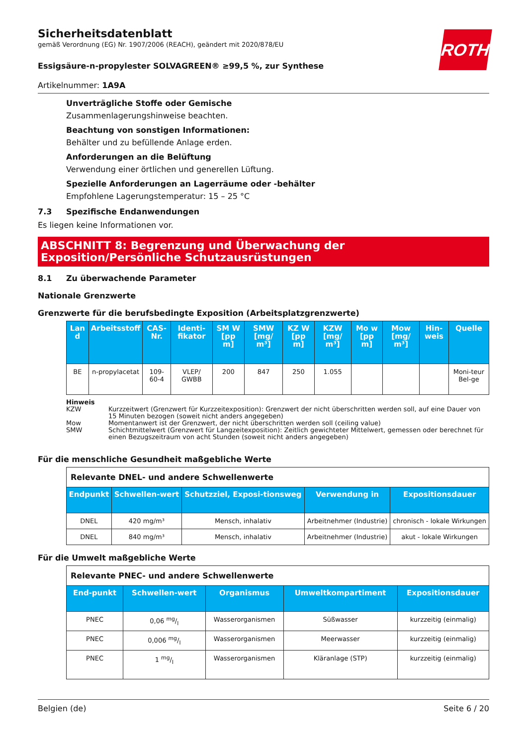ROTH
Sicherheitsdatenblatt
gemäß Verordnung (EG) Nr. 1907/2006 (REACH), geändert mit 2020/878/EU
Essigsäure-n-propylester SOLVAGREEN® ≥99,5 %, zur Synthese
Artikelnummer: 1A9A
Unverträgliche Stoffe oder Gemische
Zusammenlagerungshinweise beachten.
Beachtung von sonstigen Informationen:
Behälter und zu befüllende Anlage erden.
Anforderungen an die Belüftung
Verwendung einer örtlichen und generellen Lüftung.
Spezielle Anforderungen an Lagerräume oder -behälter
Empfohlene Lagerungstemperatur: 15 – 25 °C
7.3 Spezifische Endanwendungen
Es liegen keine Informationen vor.
ABSCHNITT 8: Begrenzung und Überwachung der Exposition/Persönliche Schutzausrüstungen
8.1 Zu überwachende Parameter
Nationale Grenzwerte
Grenzwerte für die berufsbedingte Exposition (Arbeitsplatzgrenzwerte)
| Lan d | Arbeitsstoff | CAS-Nr. | Identi-fikator | SM W [pp m] | SMW [mg/ m³] | KZ W [pp m] | KZW [mg/ m³] | Mo w [pp m] | Mow [mg/ m³] | Hin-weis | Quelle |
| --- | --- | --- | --- | --- | --- | --- | --- | --- | --- | --- | --- |
| BE | n-propylacetat | 109-60-4 | VLEP/ GWBB | 200 | 847 | 250 | 1.055 | | | | Moni-teur Bel-ge |
Hinweis
KZW Kurzzeitwert (Grenzwert für Kurzzeitexposition): Grenzwert der nicht überschritten werden soll, auf eine Dauer von 15 Minuten bezogen (soweit nicht anders angegeben)
Mow Momentanwert ist der Grenzwert, der nicht überschritten werden soll (ceiling value)
SMW Schichtmittelwert (Grenzwert für Langzeitexposition): Zeitlich gewichteter Mittelwert, gemessen oder berechnet für einen Bezugszeitraum von acht Stunden (soweit nicht anders angegeben)
Für die menschliche Gesundheit maßgebliche Werte
| Relevante DNEL- und andere Schwellenwerte | | | | |
| Endpunkt | Schwellen-wert | Schutzziel, Exposi-tionsweg | Verwendung in | Expositionsdauer |
| DNEL | 420 mg/m³ | Mensch, inhalativ | Arbeitnehmer (Industrie) | chronisch - lokale Wirkungen |
| DNEL | 840 mg/m³ | Mensch, inhalativ | Arbeitnehmer (Industrie) | akut - lokale Wirkungen |
Für die Umwelt maßgebliche Werte
| Relevante PNEC- und andere Schwellenwerte | | | | |
| End-punkt | Schwellen-wert | Organismus | Umweltkompartiment | Expositionsdauer |
| PNEC | 0,06 mg/l | Wasserorganismen | Süßwasser | kurzzeitig (einmalig) |
| PNEC | 0,006 mg/l | Wasserorganismen | Meerwasser | kurzzeitig (einmalig) |
| PNEC | 1 mg/l | Wasserorganismen | Kläranlage (STP) | kurzzeitig (einmalig) |
Belgien (de) Seite 6 / 20